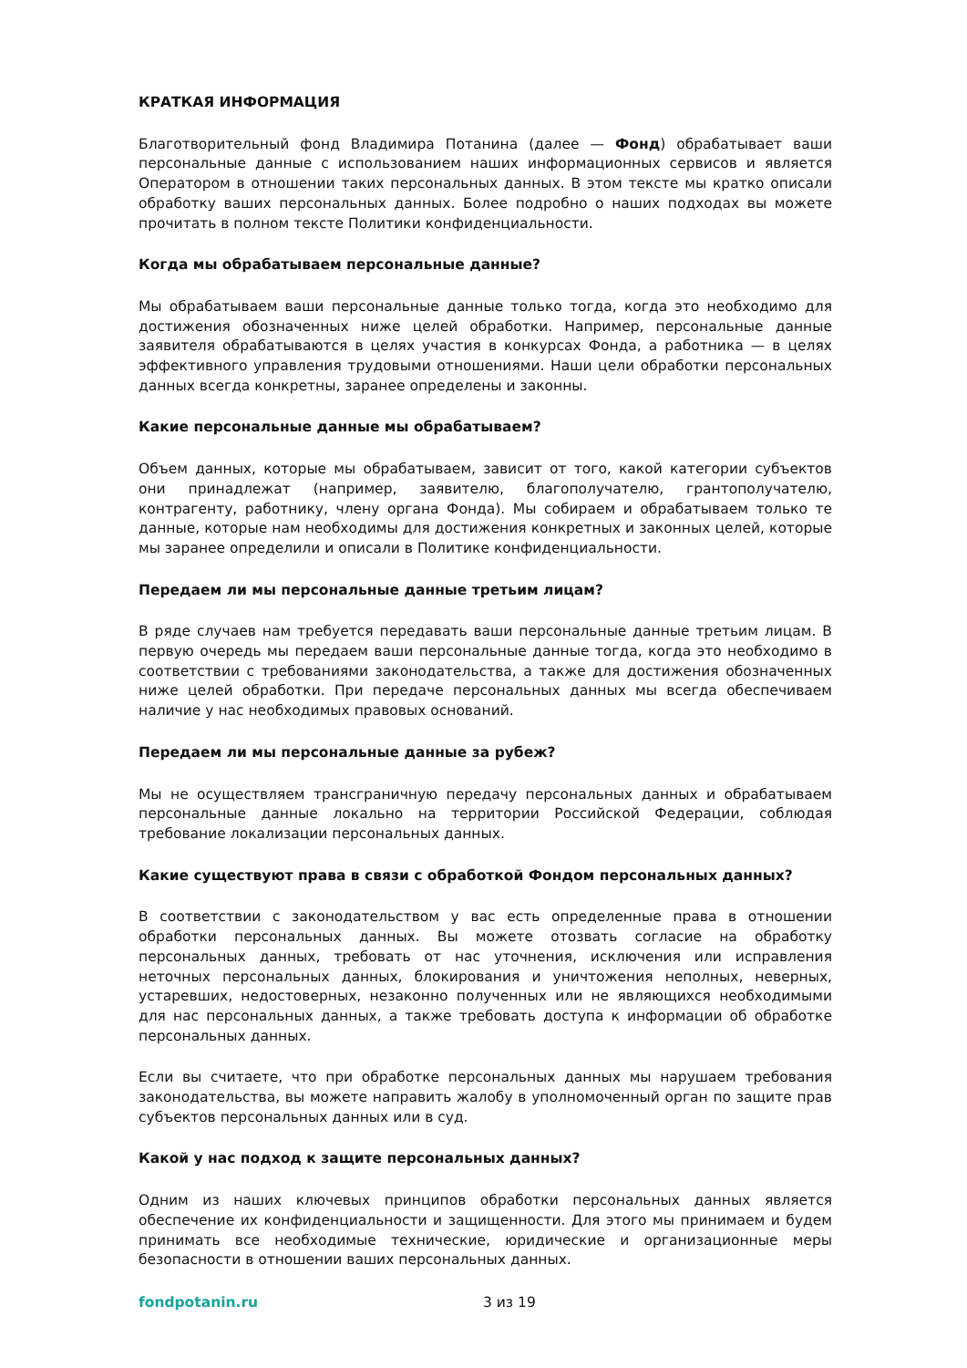КРАТКАЯ ИНФОРМАЦИЯ
Благотворительный фонд Владимира Потанина (далее — Фонд) обрабатывает ваши персональные данные с использованием наших информационных сервисов и является Оператором в отношении таких персональных данных. В этом тексте мы кратко описали обработку ваших персональных данных. Более подробно о наших подходах вы можете прочитать в полном тексте Политики конфиденциальности.
Когда мы обрабатываем персональные данные?
Мы обрабатываем ваши персональные данные только тогда, когда это необходимо для достижения обозначенных ниже целей обработки. Например, персональные данные заявителя обрабатываются в целях участия в конкурсах Фонда, а работника — в целях эффективного управления трудовыми отношениями. Наши цели обработки персональных данных всегда конкретны, заранее определены и законны.
Какие персональные данные мы обрабатываем?
Объем данных, которые мы обрабатываем, зависит от того, какой категории субъектов они принадлежат (например, заявителю, благополучателю, грантополучателю, контрагенту, работнику, члену органа Фонда). Мы собираем и обрабатываем только те данные, которые нам необходимы для достижения конкретных и законных целей, которые мы заранее определили и описали в Политике конфиденциальности.
Передаем ли мы персональные данные третьим лицам?
В ряде случаев нам требуется передавать ваши персональные данные третьим лицам. В первую очередь мы передаем ваши персональные данные тогда, когда это необходимо в соответствии с требованиями законодательства, а также для достижения обозначенных ниже целей обработки. При передаче персональных данных мы всегда обеспечиваем наличие у нас необходимых правовых оснований.
Передаем ли мы персональные данные за рубеж?
Мы не осуществляем трансграничную передачу персональных данных и обрабатываем персональные данные локально на территории Российской Федерации, соблюдая требование локализации персональных данных.
Какие существуют права в связи с обработкой Фондом персональных данных?
В соответствии с законодательством у вас есть определенные права в отношении обработки персональных данных. Вы можете отозвать согласие на обработку персональных данных, требовать от нас уточнения, исключения или исправления неточных персональных данных, блокирования и уничтожения неполных, неверных, устаревших, недостоверных, незаконно полученных или не являющихся необходимыми для нас персональных данных, а также требовать доступа к информации об обработке персональных данных.
Если вы считаете, что при обработке персональных данных мы нарушаем требования законодательства, вы можете направить жалобу в уполномоченный орган по защите прав субъектов персональных данных или в суд.
Какой у нас подход к защите персональных данных?
Одним из наших ключевых принципов обработки персональных данных является обеспечение их конфиденциальности и защищенности. Для этого мы принимаем и будем принимать все необходимые технические, юридические и организационные меры безопасности в отношении ваших персональных данных.
fondpotanin.ru 3 из 19